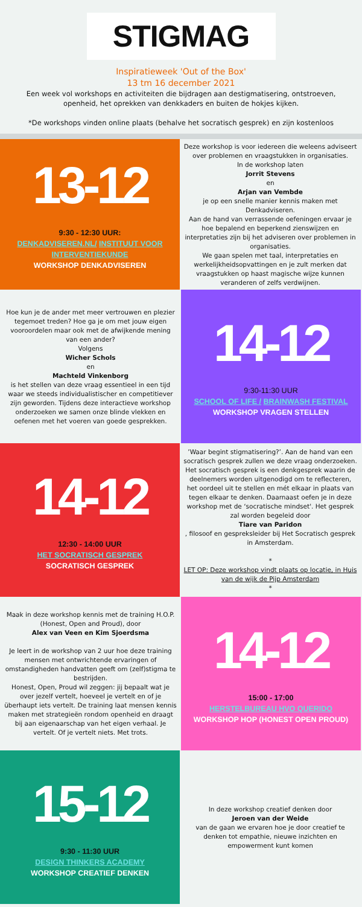STIGMAG
Inspiratieweek 'Out of the Box'
13 tm 16 december 2021
Een week vol workshops en activiteiten die bijdragen aan destigmatisering, ontstroeven, openheid, het oprekken van denkkaders en buiten de hokjes kijken.
*De workshops vinden online plaats (behalve het socratisch gesprek) en zijn kostenloos
13-12
9:30 - 12:30 UUR:
DENKADVISEREN.NL/ INSTITUUT VOOR INTERVENTIEKUNDE
WORKSHOP DENKADVISEREN
Deze workshop is voor iedereen die weleens adviseert over problemen en vraagstukken in organisaties.
In de workshop laten
Jorrit Stevens
en
Arjan van Vembde
je op een snelle manier kennis maken met Denkadviseren.
Aan de hand van verrassende oefeningen ervaar je hoe bepalend en beperkend zienswijzen en interpretaties zijn bij het adviseren over problemen in organisaties.
We gaan spelen met taal, interpretaties en werkelijkheidsopvattingen en je zult merken dat vraagstukken op haast magische wijze kunnen veranderen of zelfs verdwijnen.
Hoe kun je de ander met meer vertrouwen en plezier tegemoet treden? Hoe ga je om met jouw eigen vooroordelen maar ook met de afwijkende mening van een ander?
Volgens
Wicher Schols
en
Machteld Vinkenborg
is het stellen van deze vraag essentieel in een tijd waar we steeds individualistischer en competitiever zijn geworden. Tijdens deze interactieve workshop onderzoeken we samen onze blinde vlekken en oefenen met het voeren van goede gesprekken.
14-12
9:30-11:30 UUR
SCHOOL OF LIFE / BRAINWASH FESTIVAL
WORKSHOP VRAGEN STELLEN
14-12
12:30 - 14:00 UUR
HET SOCRATISCH GESPREK
SOCRATISCH GESPREK
’Waar begint stigmatisering?’. Aan de hand van een socratisch gesprek zullen we deze vraag onderzoeken. Het socratisch gesprek is een denkgesprek waarin de deelnemers worden uitgenodigd om te reflecteren, het oordeel uit te stellen en mét elkaar in plaats van tegen elkaar te denken. Daarnaast oefen je in deze workshop met de ‘socratische mindset'. Het gesprek zal worden begeleid door
Tiare van Paridon, filosoof en gespreksleider bij Het Socratisch gesprek in Amsterdam.
*
LET OP: Deze workshop vindt plaats op locatie, in Huis van de wijk de Pijp Amsterdam
*
Maak in deze workshop kennis met de training H.O.P. (Honest, Open and Proud), door
Alex van Veen en Kim Sjoerdsma
Je leert in de workshop van 2 uur hoe deze training mensen met ontwrichtende ervaringen of omstandigheden handvatten geeft om (zelf)stigma te bestrijden.
Honest, Open, Proud wil zeggen: jij bepaalt wat je over jezelf vertelt, hoeveel je vertelt en of je überhaupt iets vertelt. De training laat mensen kennis maken met strategieën rondom openheid en draagt bij aan eigenaarschap van het eigen verhaal. Je vertelt. Of je vertelt niets. Met trots.
14-12
15:00 - 17:00
HERSTELBUREAU HVO QUERIDO
WORKSHOP HOP (HONEST OPEN PROUD)
15-12
9:30 - 11:30 UUR
DESIGN THINKERS ACADEMY
WORKSHOP CREATIEF DENKEN
In deze workshop creatief denken door
Jeroen van der Weide
van de gaan we ervaren hoe je door creatief te denken tot empathie, nieuwe inzichten en empowerment kunt komen